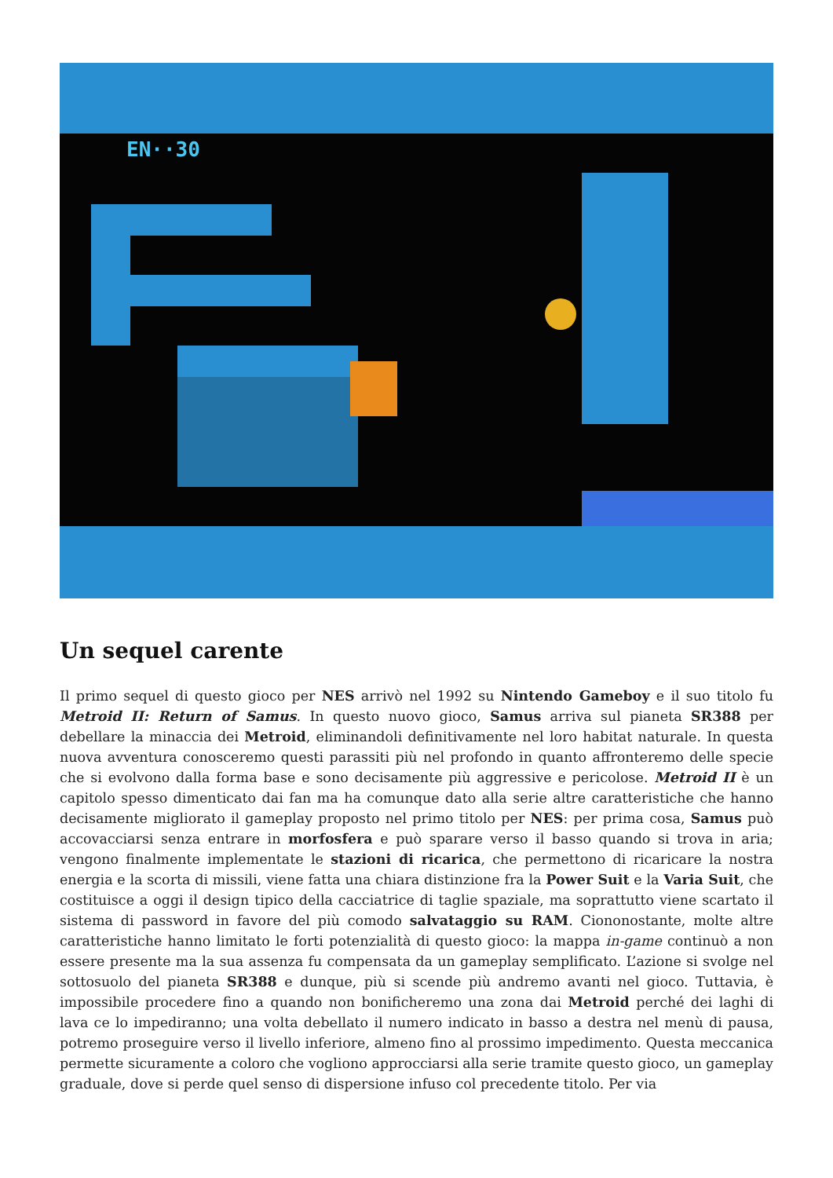EN··30
Un sequel carente
Il primo sequel di questo gioco per NES arrivò nel 1992 su Nintendo Gameboy e il suo titolo fu Metroid II: Return of Samus. In questo nuovo gioco, Samus arriva sul pianeta SR388 per debellare la minaccia dei Metroid, eliminandoli definitivamente nel loro habitat naturale. In questa nuova avventura conosceremo questi parassiti più nel profondo in quanto affronteremo delle specie che si evolvono dalla forma base e sono decisamente più aggressive e pericolose. Metroid II è un capitolo spesso dimenticato dai fan ma ha comunque dato alla serie altre caratteristiche che hanno decisamente migliorato il gameplay proposto nel primo titolo per NES: per prima cosa, Samus può accovacciarsi senza entrare in morfosfera e può sparare verso il basso quando si trova in aria; vengono finalmente implementate le stazioni di ricarica, che permettono di ricaricare la nostra energia e la scorta di missili, viene fatta una chiara distinzione fra la Power Suit e la Varia Suit, che costituisce a oggi il design tipico della cacciatrice di taglie spaziale, ma soprattutto viene scartato il sistema di password in favore del più comodo salvataggio su RAM. Ciononostante, molte altre caratteristiche hanno limitato le forti potenzialità di questo gioco: la mappa in-game continuò a non essere presente ma la sua assenza fu compensata da un gameplay semplificato. L’azione si svolge nel sottosuolo del pianeta SR388 e dunque, più si scende più andremo avanti nel gioco. Tuttavia, è impossibile procedere fino a quando non bonificheremo una zona dai Metroid perché dei laghi di lava ce lo impediranno; una volta debellato il numero indicato in basso a destra nel menù di pausa, potremo proseguire verso il livello inferiore, almeno fino al prossimo impedimento. Questa meccanica permette sicuramente a coloro che vogliono approcciarsi alla serie tramite questo gioco, un gameplay graduale, dove si perde quel senso di dispersione infuso col precedente titolo. Per via